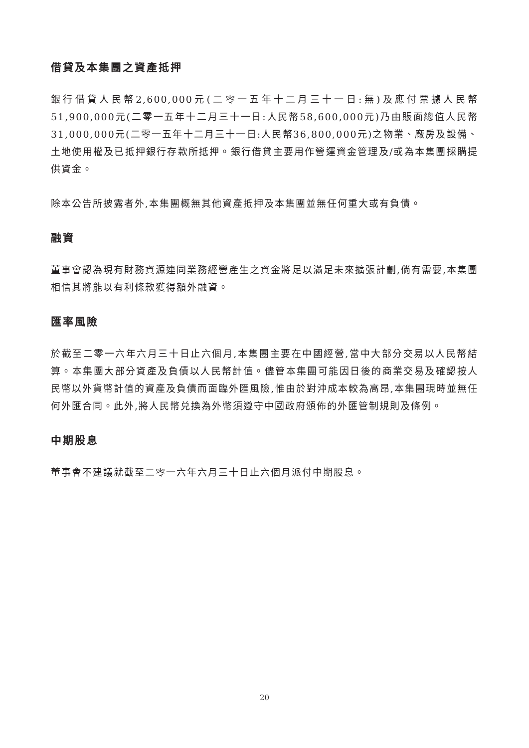借貸及本集團之資產抵押
銀行借貸人民幣2,600,000元(二零一五年十二月三十一日:無)及應付票據人民幣51,900,000元(二零一五年十二月三十一日:人民幣58,600,000元)乃由賬面總值人民幣31,000,000元(二零一五年十二月三十一日:人民幣36,800,000元)之物業、廠房及設備、土地使用權及已抵押銀行存款所抵押。銀行借貸主要用作營運資金管理及/或為本集團採購提供資金。
除本公告所披露者外,本集團概無其他資產抵押及本集團並無任何重大或有負債。
融資
董事會認為現有財務資源連同業務經營產生之資金將足以滿足未來擴張計劃,倘有需要,本集團相信其將能以有利條款獲得額外融資。
匯率風險
於截至二零一六年六月三十日止六個月,本集團主要在中國經營,當中大部分交易以人民幣結算。本集團大部分資產及負債以人民幣計值。儘管本集團可能因日後的商業交易及確認按人民幣以外貨幣計值的資產及負債而面臨外匯風險,惟由於對沖成本較為高昂,本集團現時並無任何外匯合同。此外,將人民幣兑換為外幣須遵守中國政府頒佈的外匯管制規則及條例。
中期股息
董事會不建議就截至二零一六年六月三十日止六個月派付中期股息。
20